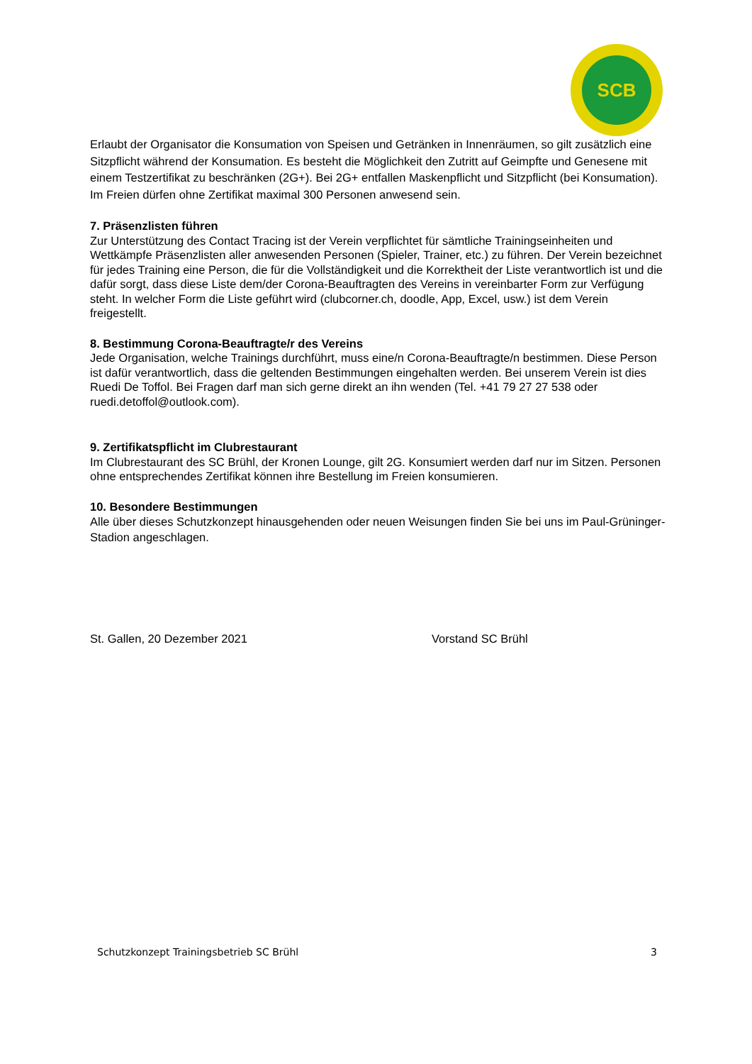SCB
Erlaubt der Organisator die Konsumation von Speisen und Getränken in Innenräumen, so gilt zusätzlich eine Sitzpflicht während der Konsumation. Es besteht die Möglichkeit den Zutritt auf Geimpfte und Genesene mit einem Testzertifikat zu beschränken (2G+). Bei 2G+ entfallen Maskenpflicht und Sitzpflicht (bei Konsumation). Im Freien dürfen ohne Zertifikat maximal 300 Personen anwesend sein.
7. Präsenzlisten führen
Zur Unterstützung des Contact Tracing ist der Verein verpflichtet für sämtliche Trainingseinheiten und Wettkämpfe Präsenzlisten aller anwesenden Personen (Spieler, Trainer, etc.) zu führen. Der Verein bezeichnet für jedes Training eine Person, die für die Vollständigkeit und die Korrektheit der Liste verantwortlich ist und die dafür sorgt, dass diese Liste dem/der Corona-Beauftragten des Vereins in vereinbarter Form zur Verfügung steht. In welcher Form die Liste geführt wird (clubcorner.ch, doodle, App, Excel, usw.) ist dem Verein freigestellt.
8. Bestimmung Corona-Beauftragte/r des Vereins
Jede Organisation, welche Trainings durchführt, muss eine/n Corona-Beauftragte/n bestimmen. Diese Person ist dafür verantwortlich, dass die geltenden Bestimmungen eingehalten werden. Bei unserem Verein ist dies Ruedi De Toffol. Bei Fragen darf man sich gerne direkt an ihn wenden (Tel. +41 79 27 27 538 oder ruedi.detoffol@outlook.com).
9. Zertifikatspflicht im Clubrestaurant
Im Clubrestaurant des SC Brühl, der Kronen Lounge, gilt 2G. Konsumiert werden darf nur im Sitzen. Personen ohne entsprechendes Zertifikat können ihre Bestellung im Freien konsumieren.
10. Besondere Bestimmungen
Alle über dieses Schutzkonzept hinausgehenden oder neuen Weisungen finden Sie bei uns im Paul-Grüninger-Stadion angeschlagen.
St. Gallen, 20 Dezember 2021 Vorstand SC Brühl
Schutzkonzept Trainingsbetrieb SC Brühl 3